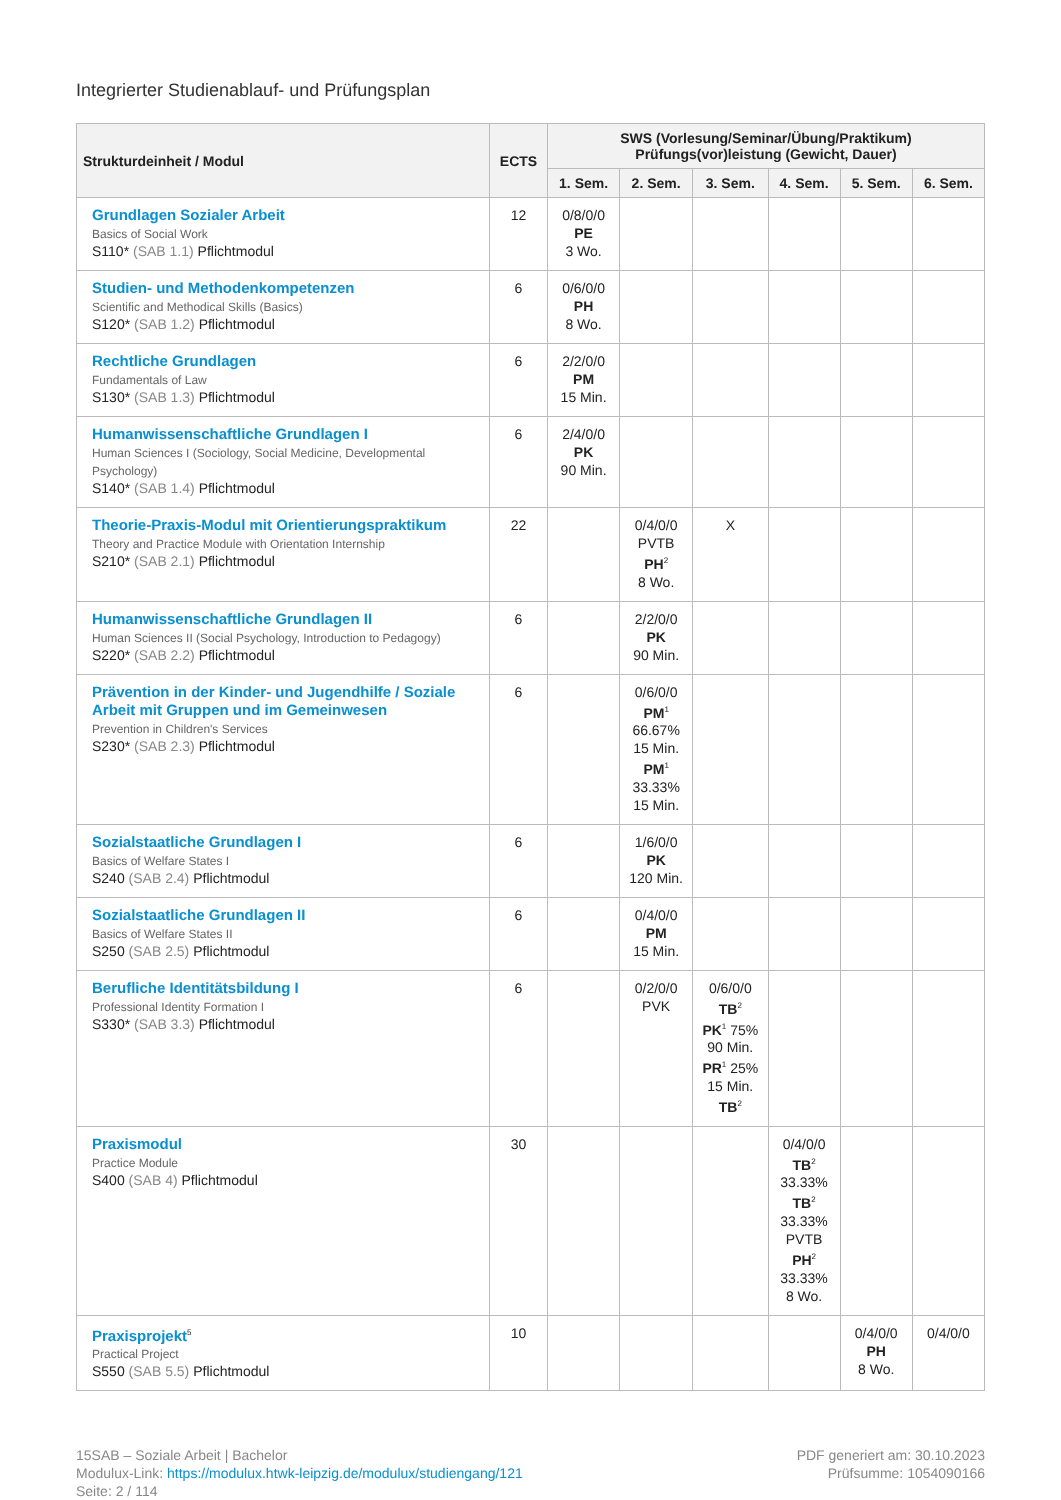Integrierter Studienablauf- und Prüfungsplan
| Strukturdeinheit / Modul | ECTS | SWS (Vorlesung/Seminar/Übung/Praktikum) Prüfungs(vor)leistung (Gewicht, Dauer) | | | | | |
| --- | --- | --- | --- | --- | --- | --- | --- |
| | | 1. Sem. | 2. Sem. | 3. Sem. | 4. Sem. | 5. Sem. | 6. Sem. |
| Grundlagen Sozialer Arbeit Basics of Social Work S110* (SAB 1.1) Pflichtmodul | 12 | 0/8/0/0 PE 3 Wo. | | | | | |
| Studien- und Methodenkompetenzen Scientific and Methodical Skills (Basics) S120* (SAB 1.2) Pflichtmodul | 6 | 0/6/0/0 PH 8 Wo. | | | | | |
| Rechtliche Grundlagen Fundamentals of Law S130* (SAB 1.3) Pflichtmodul | 6 | 2/2/0/0 PM 15 Min. | | | | | |
| Humanwissenschaftliche Grundlagen I Human Sciences I (Sociology, Social Medicine, Developmental Psychology) S140* (SAB 1.4) Pflichtmodul | 6 | 2/4/0/0 PK 90 Min. | | | | | |
| Theorie-Praxis-Modul mit Orientierungspraktikum Theory and Practice Module with Orientation Internship S210* (SAB 2.1) Pflichtmodul | 22 | | 0/4/0/0 PVTB PH<sup>2</sup> 8 Wo. | X | | | |
| Humanwissenschaftliche Grundlagen II Human Sciences II (Social Psychology, Introduction to Pedagogy) S220* (SAB 2.2) Pflichtmodul | 6 | | 2/2/0/0 PK 90 Min. | | | | |
| Prävention in der Kinder- und Jugendhilfe / Soziale Arbeit mit Gruppen und im Gemeinwesen Prevention in Children's Services S230* (SAB 2.3) Pflichtmodul | 6 | | 0/6/0/0 PM<sup>1</sup> 66.67% 15 Min. PM<sup>1</sup> 33.33% 15 Min. | | | | |
| Sozialstaatliche Grundlagen I Basics of Welfare States I S240 (SAB 2.4) Pflichtmodul | 6 | | 1/6/0/0 PK 120 Min. | | | | |
| Sozialstaatliche Grundlagen II Basics of Welfare States II S250 (SAB 2.5) Pflichtmodul | 6 | | 0/4/0/0 PM 15 Min. | | | | |
| Berufliche Identitätsbildung I Professional Identity Formation I S330* (SAB 3.3) Pflichtmodul | 6 | | 0/2/0/0 PVK | 0/6/0/0 TB<sup>2</sup> PK<sup>1</sup> 75% 90 Min. PR<sup>1</sup> 25% 15 Min. TB<sup>2</sup> | | | |
| Praxismodul Practice Module S400 (SAB 4) Pflichtmodul | 30 | | | | 0/4/0/0 TB<sup>2</sup> 33.33% TB<sup>2</sup> 33.33% PVTB PH<sup>2</sup> 33.33% 8 Wo. | | |
| Praxisprojekt<sup>5</sup> Practical Project S550 (SAB 5.5) Pflichtmodul | 10 | | | | | 0/4/0/0 PH 8 Wo. | 0/4/0/0 |
15SAB – Soziale Arbeit | Bachelor
Modulux-Link: https://modulux.htwk-leipzig.de/modulux/studiengang/121
Seite: 2 / 114
PDF generiert am: 30.10.2023
Prüfsumme: 1054090166